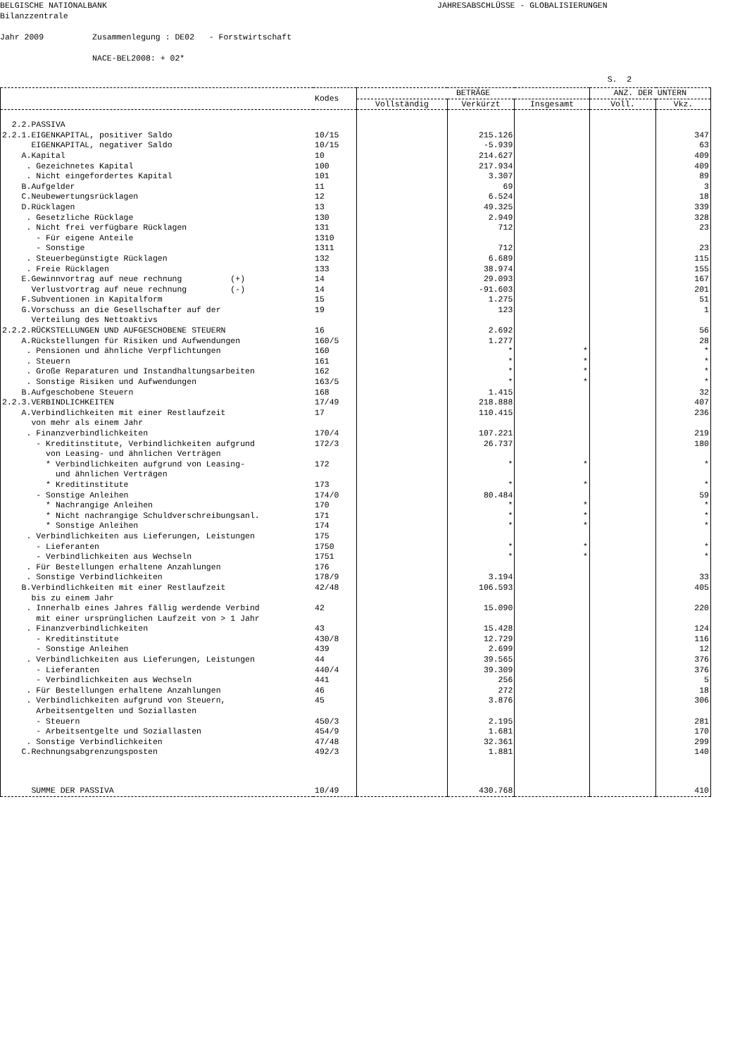BELGISCHE NATIONALBANK JAHRESABSCHLÜSSE - GLOBALISIERUNGEN Bilanzzentrale Jahr 2009 Zusammenlegung : DE02 - Forstwirtschaft NACE-BEL2008: + 02* S. 2
| | Kodes | BETRÄGE | | | ANZ. DER UNTERN | |
| --- | --- | --- | --- | --- | --- | --- |
| | | Vollständig | Verkürzt | Insgesamt | Voll. | Vkz. |
| 2.2.PASSIVA | | | | | | |
| 2.2.1.EIGENKAPITAL, positiver Saldo | 10/15 | | 215.126 | | | 347 |
| EIGENKAPITAL, negativer Saldo | 10/15 | | -5.939 | | | 63 |
| A.Kapital | 10 | | 214.627 | | | 409 |
| . Gezeichnetes Kapital | 100 | | 217.934 | | | 409 |
| . Nicht eingefordertes Kapital | 101 | | 3.307 | | | 89 |
| B.Aufgelder | 11 | | 69 | | | 3 |
| C.Neubewertungsrücklagen | 12 | | 6.524 | | | 18 |
| D.Rücklagen | 13 | | 49.325 | | | 339 |
| . Gesetzliche Rücklage | 130 | | 2.949 | | | 328 |
| . Nicht frei verfügbare Rücklagen | 131 | | 712 | | | 23 |
| - Für eigene Anteile | 1310 | | | | | |
| - Sonstige | 1311 | | 712 | | | 23 |
| . Steuerbegünstigte Rücklagen | 132 | | 6.689 | | | 115 |
| . Freie Rücklagen | 133 | | 38.974 | | | 155 |
| E.Gewinnvortrag auf neue rechnung (+) | 14 | | 29.093 | | | 167 |
| Verlustvortrag auf neue rechnung (-) | 14 | | -91.603 | | | 201 |
| F.Subventionen in Kapitalform | 15 | | 1.275 | | | 51 |
| G.Vorschuss an die Gesellschafter auf der Verteilung des Nettoaktivs | 19 | | 123 | | | 1 |
| 2.2.2.RÜCKSTELLUNGEN UND AUFGESCHOBENE STEUERN | 16 | | 2.692 | | | 56 |
| A.Rückstellungen für Risiken und Aufwendungen | 160/5 | | 1.277 | | | 28 |
| . Pensionen und ähnliche Verpflichtungen | 160 | | * | * | | * |
| . Steuern | 161 | | * | * | | * |
| . Große Reparaturen und Instandhaltungsarbeiten | 162 | | * | * | | * |
| . Sonstige Risiken und Aufwendungen | 163/5 | | * | * | | * |
| B.Aufgeschobene Steuern | 168 | | 1.415 | | | 32 |
| 2.2.3.VERBINDLICHKEITEN | 17/49 | | 218.888 | | | 407 |
| A.Verbindlichkeiten mit einer Restlaufzeit von mehr als einem Jahr | 17 | | 110.415 | | | 236 |
| . Finanzverbindlichkeiten | 170/4 | | 107.221 | | | 219 |
| - Kreditinstitute, Verbindlichkeiten aufgrund von Leasing- und ähnlichen Verträgen | 172/3 | | 26.737 | | | 180 |
| * Verbindlichkeiten aufgrund von Leasing- und ähnlichen Verträgen | 172 | | * | * | | * |
| * Kreditinstitute | 173 | | * | * | | * |
| - Sonstige Anleihen | 174/0 | | 80.484 | | | 59 |
| * Nachrangige Anleihen | 170 | | * | * | | * |
| * Nicht nachrangige Schuldverschreibungsanl. | 171 | | * | * | | * |
| * Sonstige Anleihen | 174 | | * | * | | * |
| . Verbindlichkeiten aus Lieferungen, Leistungen | 175 | | | | | |
| - Lieferanten | 1750 | | * | * | | * |
| - Verbindlichkeiten aus Wechseln | 1751 | | * | * | | * |
| . Für Bestellungen erhaltene Anzahlungen | 176 | | | | | |
| . Sonstige Verbindlichkeiten | 178/9 | | 3.194 | | | 33 |
| B.Verbindlichkeiten mit einer Restlaufzeit bis zu einem Jahr | 42/48 | | 106.593 | | | 405 |
| . Innerhalb eines Jahres fällig werdende Verbind mit einer ursprünglichen Laufzeit von > 1 Jahr | 42 | | 15.090 | | | 220 |
| . Finanzverbindlichkeiten | 43 | | 15.428 | | | 124 |
| - Kreditinstitute | 430/8 | | 12.729 | | | 116 |
| - Sonstige Anleihen | 439 | | 2.699 | | | 12 |
| . Verbindlichkeiten aus Lieferungen, Leistungen | 44 | | 39.565 | | | 376 |
| - Lieferanten | 440/4 | | 39.309 | | | 376 |
| - Verbindlichkeiten aus Wechseln | 441 | | 256 | | | 5 |
| . Für Bestellungen erhaltene Anzahlungen | 46 | | 272 | | | 18 |
| . Verbindlichkeiten aufgrund von Steuern, Arbeitsentgelten und Soziallasten | 45 | | 3.876 | | | 306 |
| - Steuern | 450/3 | | 2.195 | | | 281 |
| - Arbeitsentgelte und Soziallasten | 454/9 | | 1.681 | | | 170 |
| . Sonstige Verbindlichkeiten | 47/48 | | 32.361 | | | 299 |
| C.Rechnungsabgrenzungsposten | 492/3 | | 1.881 | | | 140 |
| SUMME DER PASSIVA | 10/49 | | 430.768 | | | 410 |